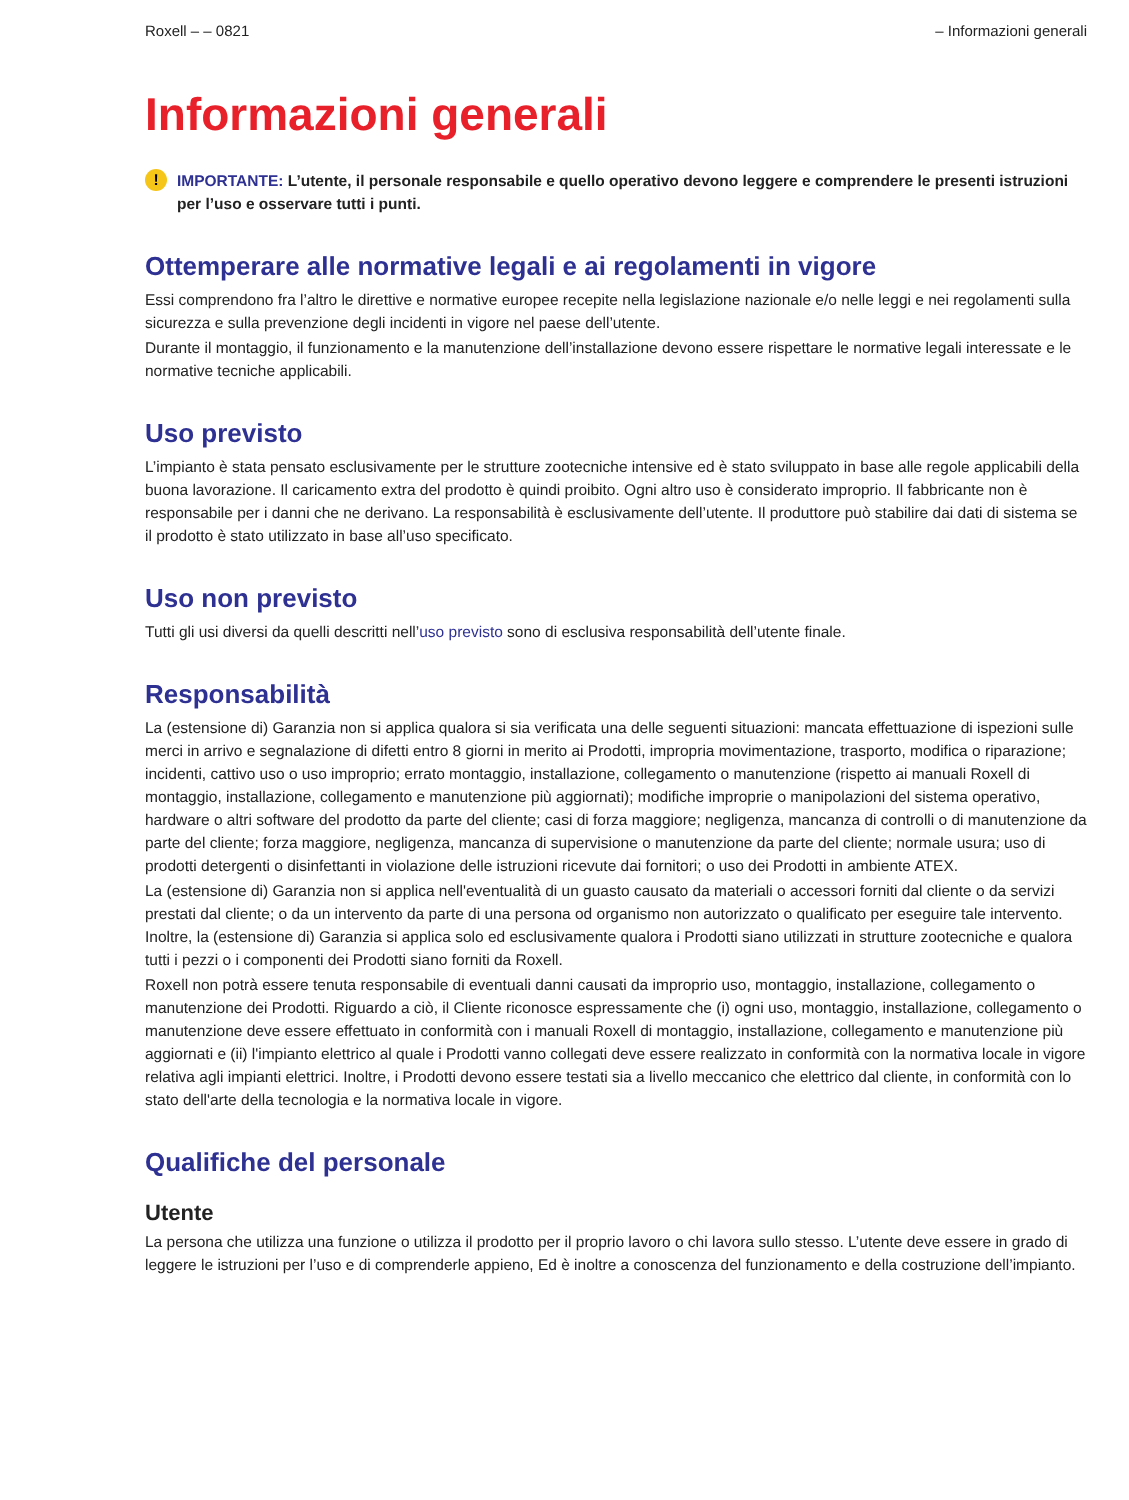Roxell – – 0821 – Informazioni generali
Informazioni generali
! IMPORTANTE: L’utente, il personale responsabile e quello operativo devono leggere e comprendere le presenti istruzioni per l’uso e osservare tutti i punti.
Ottemperare alle normative legali e ai regolamenti in vigore
Essi comprendono fra l’altro le direttive e normative europee recepite nella legislazione nazionale e/o nelle leggi e nei regolamenti sulla sicurezza e sulla prevenzione degli incidenti in vigore nel paese dell’utente.
Durante il montaggio, il funzionamento e la manutenzione dell’installazione devono essere rispettare le normative legali interessate e le normative tecniche applicabili.
Uso previsto
L’impianto è stata pensato esclusivamente per le strutture zootecniche intensive ed è stato sviluppato in base alle regole applicabili della buona lavorazione. Il caricamento extra del prodotto è quindi proibito. Ogni altro uso è considerato improprio. Il fabbricante non è responsabile per i danni che ne derivano. La responsabilità è esclusivamente dell’utente. Il produttore può stabilire dai dati di sistema se il prodotto è stato utilizzato in base all’uso specificato.
Uso non previsto
Tutti gli usi diversi da quelli descritti nell’uso previsto sono di esclusiva responsabilità dell’utente finale.
Responsabilità
La (estensione di) Garanzia non si applica qualora si sia verificata una delle seguenti situazioni: mancata effettuazione di ispezioni sulle merci in arrivo e segnalazione di difetti entro 8 giorni in merito ai Prodotti, impropria movimentazione, trasporto, modifica o riparazione; incidenti, cattivo uso o uso improprio; errato montaggio, installazione, collegamento o manutenzione (rispetto ai manuali Roxell di montaggio, installazione, collegamento e manutenzione più aggiornati); modifiche improprie o manipolazioni del sistema operativo, hardware o altri software del prodotto da parte del cliente; casi di forza maggiore; negligenza, mancanza di controlli o di manutenzione da parte del cliente; forza maggiore, negligenza, mancanza di supervisione o manutenzione da parte del cliente; normale usura; uso di prodotti detergenti o disinfettanti in violazione delle istruzioni ricevute dai fornitori; o uso dei Prodotti in ambiente ATEX.
La (estensione di) Garanzia non si applica nell'eventualità di un guasto causato da materiali o accessori forniti dal cliente o da servizi prestati dal cliente; o da un intervento da parte di una persona od organismo non autorizzato o qualificato per eseguire tale intervento. Inoltre, la (estensione di) Garanzia si applica solo ed esclusivamente qualora i Prodotti siano utilizzati in strutture zootecniche e qualora tutti i pezzi o i componenti dei Prodotti siano forniti da Roxell.
Roxell non potrà essere tenuta responsabile di eventuali danni causati da improprio uso, montaggio, installazione, collegamento o manutenzione dei Prodotti. Riguardo a ciò, il Cliente riconosce espressamente che (i) ogni uso, montaggio, installazione, collegamento o manutenzione deve essere effettuato in conformità con i manuali Roxell di montaggio, installazione, collegamento e manutenzione più aggiornati e (ii) l'impianto elettrico al quale i Prodotti vanno collegati deve essere realizzato in conformità con la normativa locale in vigore relativa agli impianti elettrici. Inoltre, i Prodotti devono essere testati sia a livello meccanico che elettrico dal cliente, in conformità con lo stato dell'arte della tecnologia e la normativa locale in vigore.
Qualifiche del personale
Utente
La persona che utilizza una funzione o utilizza il prodotto per il proprio lavoro o chi lavora sullo stesso. L’utente deve essere in grado di leggere le istruzioni per l’uso e di comprenderle appieno, Ed è inoltre a conoscenza del funzionamento e della costruzione dell’impianto.